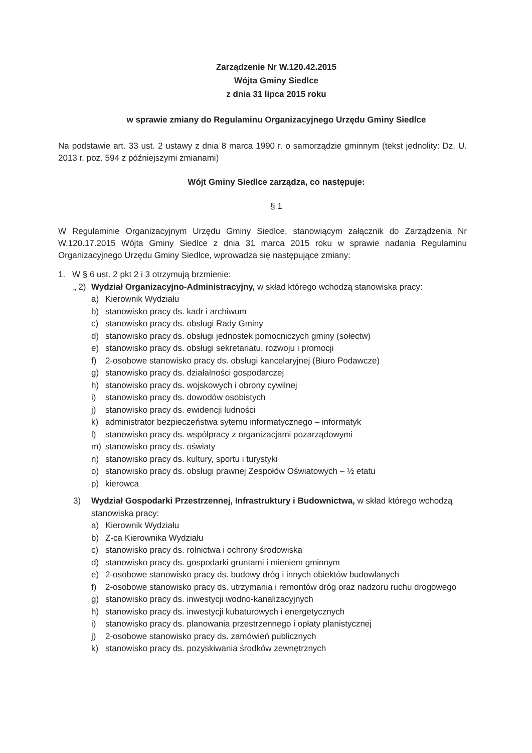Zarządzenie Nr W.120.42.2015
Wójta Gminy Siedlce
z dnia 31 lipca 2015 roku
w sprawie zmiany do Regulaminu Organizacyjnego Urzędu Gminy Siedlce
Na podstawie art. 33 ust. 2 ustawy z dnia 8 marca 1990 r. o samorządzie gminnym (tekst jednolity: Dz. U. 2013 r. poz. 594 z późniejszymi zmianami)
Wójt Gminy Siedlce zarządza, co następuje:
§ 1
W Regulaminie Organizacyjnym Urzędu Gminy Siedlce, stanowiącym załącznik do Zarządzenia Nr W.120.17.2015 Wójta Gminy Siedlce z dnia 31 marca 2015 roku w sprawie nadania Regulaminu Organizacyjnego Urzędu Gminy Siedlce, wprowadza się następujące zmiany:
1. W § 6 ust. 2 pkt 2 i 3 otrzymują brzmienie:
„ 2) Wydział Organizacyjno-Administracyjny, w skład którego wchodzą stanowiska pracy:
a) Kierownik Wydziału
b) stanowisko pracy ds. kadr i archiwum
c) stanowisko pracy ds. obsługi Rady Gminy
d) stanowisko pracy ds. obsługi jednostek pomocniczych gminy (sołectw)
e) stanowisko pracy ds. obsługi sekretariatu, rozwoju i promocji
f) 2-osobowe stanowisko pracy ds. obsługi kancelaryjnej (Biuro Podawcze)
g) stanowisko pracy ds. działalności gospodarczej
h) stanowisko pracy ds. wojskowych i obrony cywilnej
i) stanowisko pracy ds. dowodów osobistych
j) stanowisko pracy ds. ewidencji ludności
k) administrator bezpieczeństwa sytemu informatycznego – informatyk
l) stanowisko pracy ds. współpracy z organizacjami pozarządowymi
m) stanowisko pracy ds. oświaty
n) stanowisko pracy ds. kultury, sportu i turystyki
o) stanowisko pracy ds. obsługi prawnej Zespołów Oświatowych – ½ etatu
p) kierowca
3) Wydział Gospodarki Przestrzennej, Infrastruktury i Budownictwa, w skład którego wchodzą stanowiska pracy:
a) Kierownik Wydziału
b) Z-ca Kierownika Wydziału
c) stanowisko pracy ds. rolnictwa i ochrony środowiska
d) stanowisko pracy ds. gospodarki gruntami i mieniem gminnym
e) 2-osobowe stanowisko pracy ds. budowy dróg i innych obiektów budowlanych
f) 2-osobowe stanowisko pracy ds. utrzymania i remontów dróg oraz nadzoru ruchu drogowego
g) stanowisko pracy ds. inwestycji wodno-kanalizacyjnych
h) stanowisko pracy ds. inwestycji kubaturowych i energetycznych
i) stanowisko pracy ds. planowania przestrzennego i opłaty planistycznej
j) 2-osobowe stanowisko pracy ds. zamówień publicznych
k) stanowisko pracy ds. pozyskiwania środków zewnętrznych